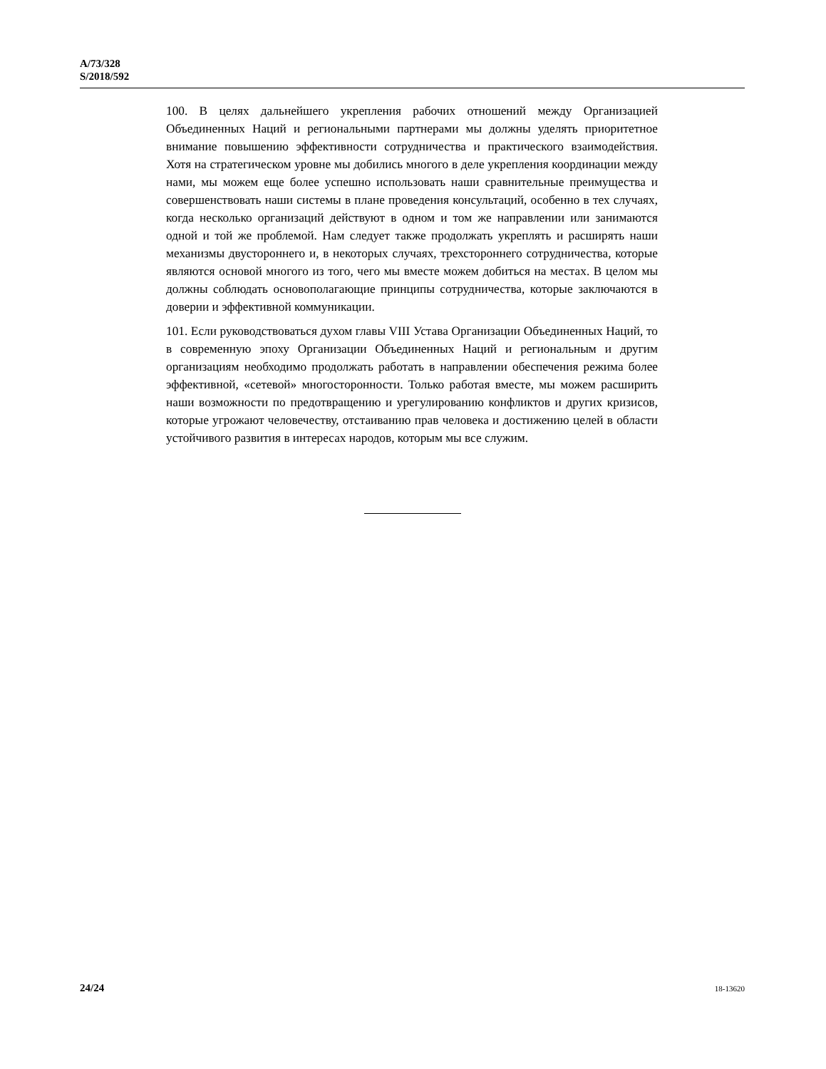A/73/328
S/2018/592
100. В целях дальнейшего укрепления рабочих отношений между Организацией Объединенных Наций и региональными партнерами мы должны уделять приоритетное внимание повышению эффективности сотрудничества и практического взаимодействия. Хотя на стратегическом уровне мы добились многого в деле укрепления координации между нами, мы можем еще более успешно использовать наши сравнительные преимущества и совершенствовать наши системы в плане проведения консультаций, особенно в тех случаях, когда несколько организаций действуют в одном и том же направлении или занимаются одной и той же проблемой. Нам следует также продолжать укреплять и расширять наши механизмы двустороннего и, в некоторых случаях, трехстороннего сотрудничества, которые являются основой многого из того, чего мы вместе можем добиться на местах. В целом мы должны соблюдать основополагающие принципы сотрудничества, которые заключаются в доверии и эффективной коммуникации.
101. Если руководствоваться духом главы VIII Устава Организации Объединенных Наций, то в современную эпоху Организации Объединенных Наций и региональным и другим организациям необходимо продолжать работать в направлении обеспечения режима более эффективной, «сетевой» многосторонности. Только работая вместе, мы можем расширить наши возможности по предотвращению и урегулированию конфликтов и других кризисов, которые угрожают человечеству, отстаиванию прав человека и достижению целей в области устойчивого развития в интересах народов, которым мы все служим.
24/24 18-13620